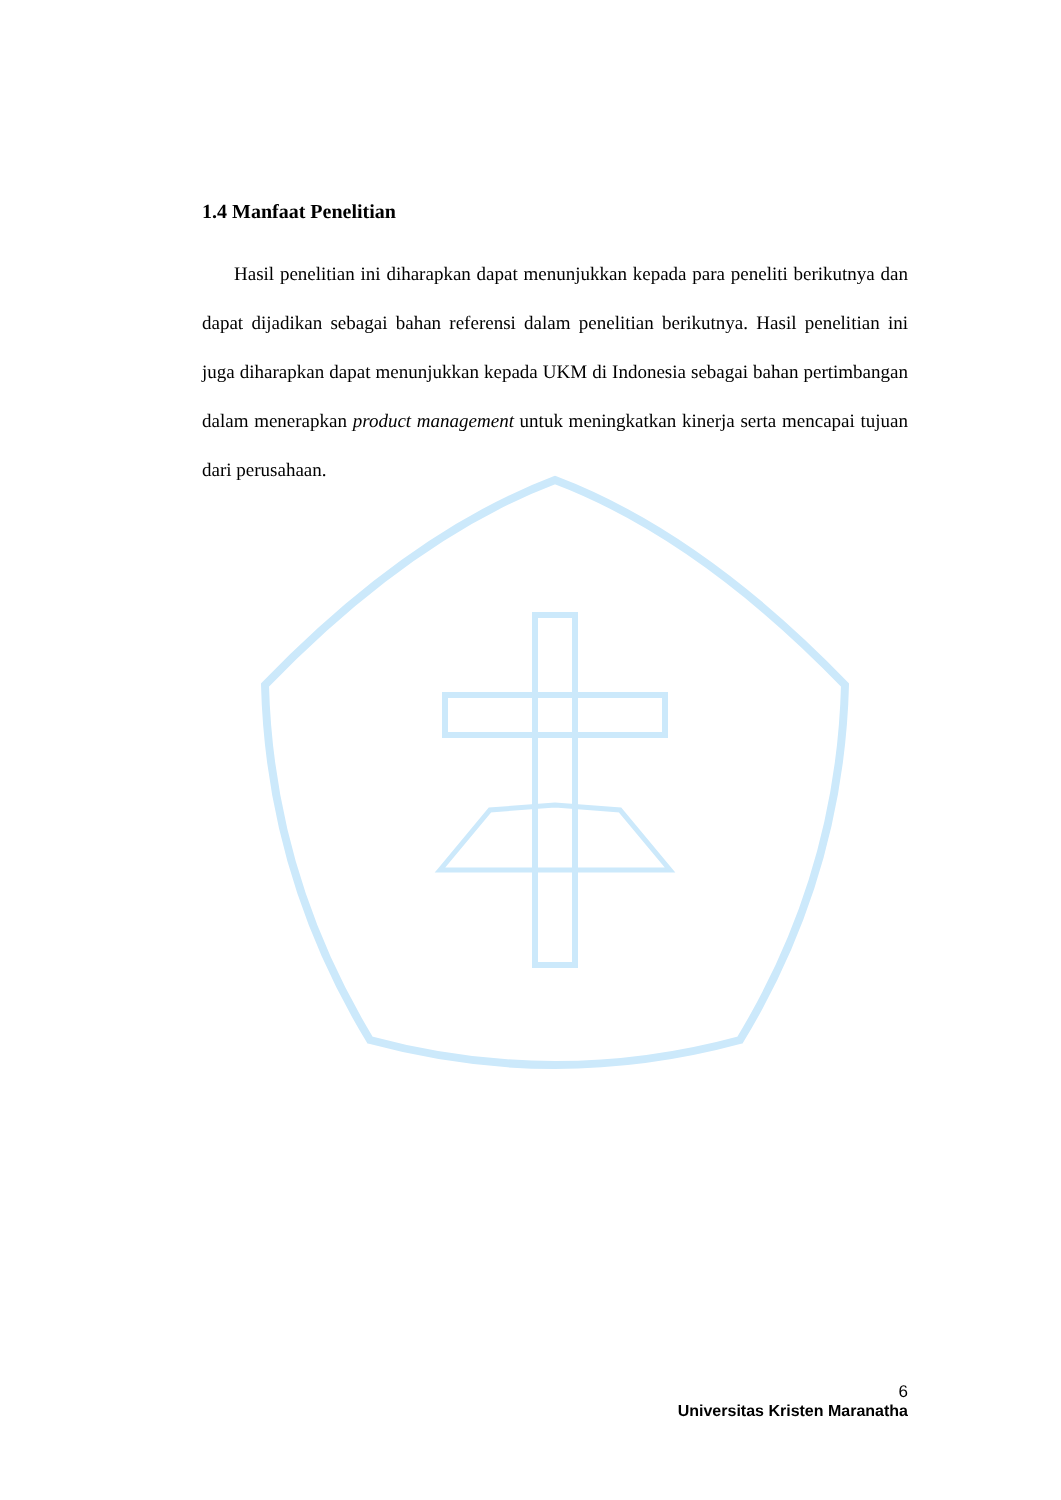1.4 Manfaat Penelitian
Hasil penelitian ini diharapkan dapat menunjukkan kepada para peneliti berikutnya dan dapat dijadikan sebagai bahan referensi dalam penelitian berikutnya. Hasil penelitian ini juga diharapkan dapat menunjukkan kepada UKM di Indonesia sebagai bahan pertimbangan dalam menerapkan product management untuk meningkatkan kinerja serta mencapai tujuan dari perusahaan.
6
Universitas Kristen Maranatha